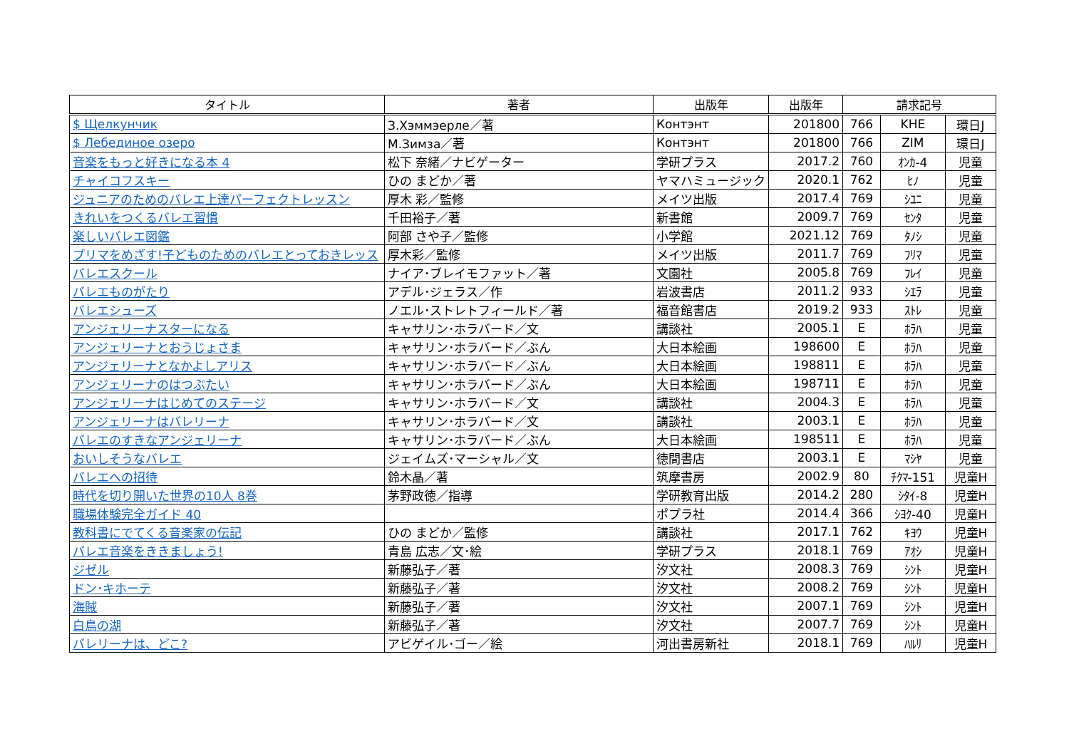| タイトル | 著者 | 出版年 | 出版年 | 請求記号 | | |
| --- | --- | --- | --- | --- | --- | --- |
| $ Щелкунчик | З.Хэммэерле／著 | Контэнт | 201800 | 766 | KHE | 環日J |
| $ Лебединое озеро | М.Зимза／著 | Контэнт | 201800 | 766 | ZIM | 環日J |
| 音楽をもっと好きになる本 4 | 松下 奈緒／ナビゲーター | 学研プラス | 2017.2 | 760 | ｵﾝｶ-4 | 児童 |
| チャイコフスキー | ひの まどか／著 | ヤマハミュージック | 2020.1 | 762 | ﾋﾉ | 児童 |
| ジュニアのためのバレエ上達パーフェクトレッスン | 厚木 彩／監修 | メイツ出版 | 2017.4 | 769 | ｼﾕﾆ | 児童 |
| きれいをつくるバレエ習慣 | 千田裕子／著 | 新書館 | 2009.7 | 769 | ｾﾝﾀ | 児童 |
| 楽しいバレエ図鑑 | 阿部 さや子／監修 | 小学館 | 2021.12 | 769 | ﾀﾉｼ | 児童 |
| プリマをめざす!子どものためのバレエとっておきレッス | 厚木彩／監修 | メイツ出版 | 2011.7 | 769 | ﾌﾘﾏ | 児童 |
| バレエスクール | ナイア･ブレイモファット／著 | 文園社 | 2005.8 | 769 | ﾌﾚｲ | 児童 |
| バレエものがたり | アデル･ジェラス／作 | 岩波書店 | 2011.2 | 933 | ｼｴﾗ | 児童 |
| バレエシューズ | ノエル･ストレトフィールド／著 | 福音館書店 | 2019.2 | 933 | ｽﾄﾚ | 児童 |
| アンジェリーナスターになる | キャサリン･ホラバード／文 | 講談社 | 2005.1 | E | ﾎﾗﾊ | 児童 |
| アンジェリーナとおうじょさま | キャサリン･ホラバード／ぶん | 大日本絵画 | 198600 | E | ﾎﾗﾊ | 児童 |
| アンジェリーナとなかよしアリス | キャサリン･ホラバード／ぶん | 大日本絵画 | 198811 | E | ﾎﾗﾊ | 児童 |
| アンジェリーナのはつぶたい | キャサリン･ホラバード／ぶん | 大日本絵画 | 198711 | E | ﾎﾗﾊ | 児童 |
| アンジェリーナはじめてのステージ | キャサリン･ホラバード／文 | 講談社 | 2004.3 | E | ﾎﾗﾊ | 児童 |
| アンジェリーナはバレリーナ | キャサリン･ホラバード／文 | 講談社 | 2003.1 | E | ﾎﾗﾊ | 児童 |
| バレエのすきなアンジェリーナ | キャサリン･ホラバード／ぶん | 大日本絵画 | 198511 | E | ﾎﾗﾊ | 児童 |
| おいしそうなバレエ | ジェイムズ･マーシャル／文 | 徳間書店 | 2003.1 | E | ﾏｼﾔ | 児童 |
| バレエへの招待 | 鈴木晶／著 | 筑摩書房 | 2002.9 | 80 | ﾁｸﾏ-151 | 児童H |
| 時代を切り開いた世界の10人 8巻 | 茅野政徳／指導 | 学研教育出版 | 2014.2 | 280 | ｼﾀｲ-8 | 児童H |
| 職場体験完全ガイド 40 | | ポプラ社 | 2014.4 | 366 | ｼﾖｸ-40 | 児童H |
| 教科書にでてくる音楽家の伝記 | ひの まどか／監修 | 講談社 | 2017.1 | 762 | ｷﾖｳ | 児童H |
| バレエ音楽をききましょう! | 青島 広志／文･絵 | 学研プラス | 2018.1 | 769 | ｱｵｼ | 児童H |
| ジゼル | 新藤弘子／著 | 汐文社 | 2008.3 | 769 | ｼﾝﾄ | 児童H |
| ドン･キホーテ | 新藤弘子／著 | 汐文社 | 2008.2 | 769 | ｼﾝﾄ | 児童H |
| 海賊 | 新藤弘子／著 | 汐文社 | 2007.1 | 769 | ｼﾝﾄ | 児童H |
| 白鳥の湖 | 新藤弘子／著 | 汐文社 | 2007.7 | 769 | ｼﾝﾄ | 児童H |
| バレリーナは、どこ? | アビゲイル･ゴー／絵 | 河出書房新社 | 2018.1 | 769 | ﾊﾙﾘ | 児童H |